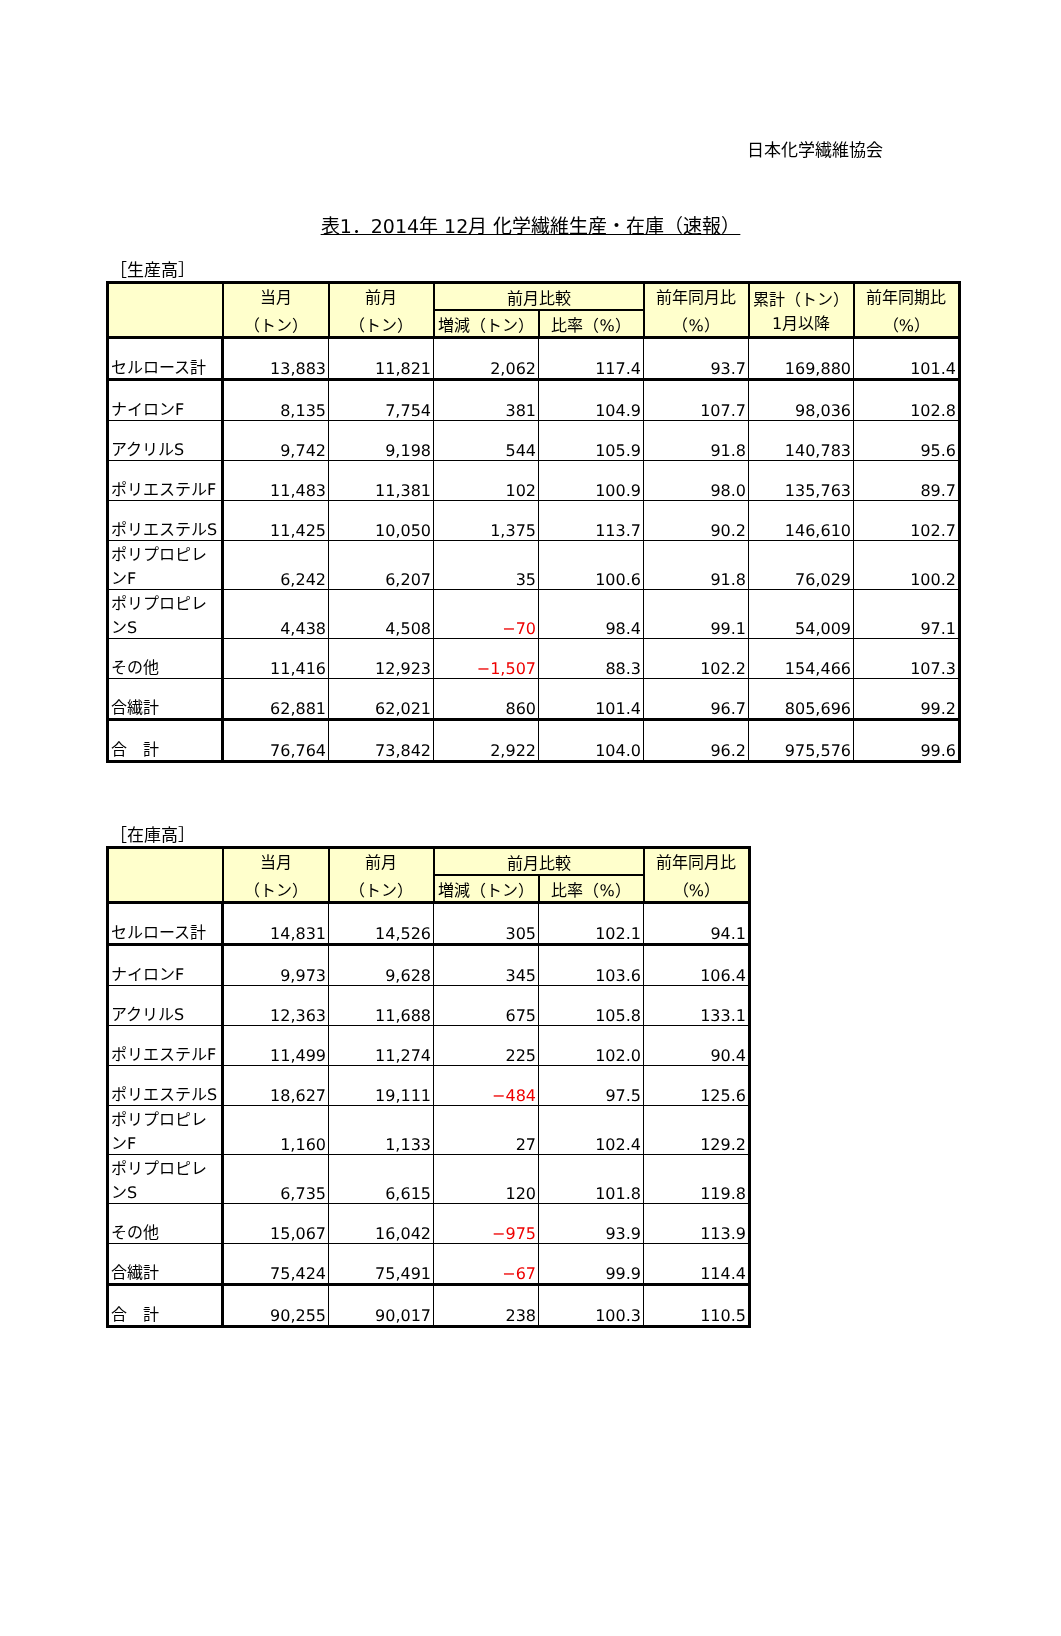日本化学繊維協会
表1．2014年 12月 化学繊維生産・在庫（速報）
［生産高］
| | 当月 （トン） | 前月 （トン） | 前月比較 | | 前年同月比 （%） | 累計（トン） 1月以降 | 前年同期比 （%） |
| --- | --- | --- | --- | --- | --- | --- | --- |
| | | | 増減（トン） | 比率（%） | | | |
| セルロース計 | 13,883 | 11,821 | 2,062 | 117.4 | 93.7 | 169,880 | 101.4 |
| ナイロンF | 8,135 | 7,754 | 381 | 104.9 | 107.7 | 98,036 | 102.8 |
| アクリルS | 9,742 | 9,198 | 544 | 105.9 | 91.8 | 140,783 | 95.6 |
| ポリエステルF | 11,483 | 11,381 | 102 | 100.9 | 98.0 | 135,763 | 89.7 |
| ポリエステルS | 11,425 | 10,050 | 1,375 | 113.7 | 90.2 | 146,610 | 102.7 |
| ポリプロピレンF | 6,242 | 6,207 | 35 | 100.6 | 91.8 | 76,029 | 100.2 |
| ポリプロピレンS | 4,438 | 4,508 | −70 | 98.4 | 99.1 | 54,009 | 97.1 |
| その他 | 11,416 | 12,923 | −1,507 | 88.3 | 102.2 | 154,466 | 107.3 |
| 合繊計 | 62,881 | 62,021 | 860 | 101.4 | 96.7 | 805,696 | 99.2 |
| 合 計 | 76,764 | 73,842 | 2,922 | 104.0 | 96.2 | 975,576 | 99.6 |
［在庫高］
| | 当月 （トン） | 前月 （トン） | 前月比較 | | 前年同月比 （%） |
| --- | --- | --- | --- | --- | --- |
| | | | 増減（トン） | 比率（%） | |
| セルロース計 | 14,831 | 14,526 | 305 | 102.1 | 94.1 |
| ナイロンF | 9,973 | 9,628 | 345 | 103.6 | 106.4 |
| アクリルS | 12,363 | 11,688 | 675 | 105.8 | 133.1 |
| ポリエステルF | 11,499 | 11,274 | 225 | 102.0 | 90.4 |
| ポリエステルS | 18,627 | 19,111 | −484 | 97.5 | 125.6 |
| ポリプロピレンF | 1,160 | 1,133 | 27 | 102.4 | 129.2 |
| ポリプロピレンS | 6,735 | 6,615 | 120 | 101.8 | 119.8 |
| その他 | 15,067 | 16,042 | −975 | 93.9 | 113.9 |
| 合繊計 | 75,424 | 75,491 | −67 | 99.9 | 114.4 |
| 合 計 | 90,255 | 90,017 | 238 | 100.3 | 110.5 |